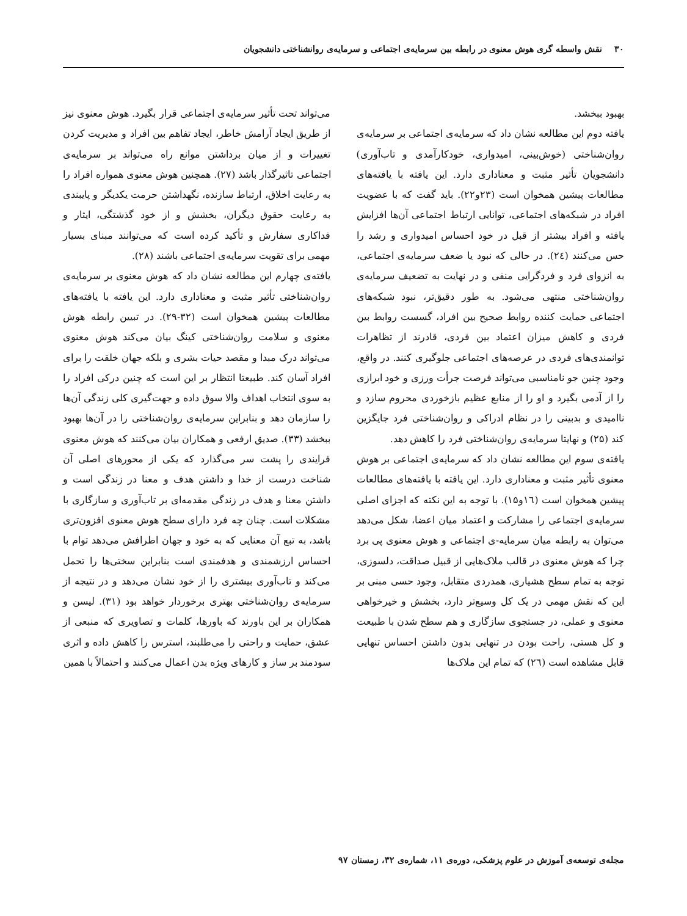۳۰ نقش واسطه گری هوش معنوی در رابطه بین سرمایه‌ی اجتماعی و سرمایه‌ی روانشناختی دانشجویان
بهبود ببخشد.
یافته دوم این مطالعه نشان داد که سرمایه‌ی اجتماعی بر سرمایه‌ی روان‌شناختی (خوش‌بینی، امیدواری، خودکارآمدی و تاب‌آوری) دانشجویان تأثیر مثبت و معناداری دارد. این یافته با یافته‌های مطالعات پیشین همخوان است (۲۳و۲۲). باید گفت که با عضویت افراد در شبکه‌های اجتماعی، توانایی ارتباط اجتماعی آن‌ها افزایش یافته و افراد بیشتر از قبل در خود احساس امیدواری و رشد را حس می‌کنند (۲٤). در حالی که نبود یا ضعف سرمایه‌ی اجتماعی، به انزوای فرد و فردگرایی منفی و در نهایت به تضعیف سرمایه‌ی روان‌شناختی منتهی می‌شود. به طور دقیق‌تر، نبود شبکه‌های اجتماعی حمایت کننده روابط صحیح بین افراد، گسست روابط بین فردی و کاهش میزان اعتماد بین فردی، قادرند از تظاهرات توانمندی‌های فردی در عرصه‌های اجتماعی جلوگیری کنند. در واقع، وجود چنین جو نامناسبی می‌تواند فرصت جرأت ورزی و خود ابرازی را از آدمی بگیرد و او را از منابع عظیم بازخوردی محروم سازد و ناامیدی و بدبینی را در نظام ادراکی و روان‌شناختی فرد جایگزین کند (۲۵) و نهایتا سرمایه‌ی روان‌شناختی فرد را کاهش دهد.
یافته‌ی سوم این مطالعه نشان داد که سرمایه‌ی اجتماعی بر هوش معنوی تأثیر مثبت و معناداری دارد. این یافته با یافته‌های مطالعات پیشین همخوان است (١٦و١۵). با توجه به این نکته که اجزای اصلی سرمایه‌ی اجتماعی را مشارکت و اعتماد میان اعضا، شکل می‌دهد می‌توان به رابطه میان سرمایه-ی اجتماعی و هوش معنوی پی برد چرا که هوش معنوی در قالب ملاک‌هایی از قبیل صداقت، دلسوزی، توجه به تمام سطح هشیاری، همدردی متقابل، وجود حسی مبنی بر این که نقش مهمی در یک کل وسیع‌تر دارد، بخشش و خیرخواهی معنوی و عملی، در جستجوی سازگاری و هم سطح شدن با طبیعت و کل هستی، راحت بودن در تنهایی بدون داشتن احساس تنهایی قابل مشاهده است (٢٦) که تمام این ملاک‌ها
می‌تواند تحت تأثیر سرمایه‌ی اجتماعی قرار بگیرد. هوش معنوی نیز از طریق ایجاد آرامش خاطر، ایجاد تفاهم بین افراد و مدیریت کردن تغییرات و از میان برداشتن موانع راه می‌تواند بر سرمایه‌ی اجتماعی تاثیرگذار باشد (۲۷). همچنین هوش معنوی همواره افراد را به رعایت اخلاق، ارتباط سازنده، نگهداشتن حرمت یکدیگر و پایبندی به رعایت حقوق دیگران، بخشش و از خود گذشتگی، ایثار و فداکاری سفارش و تأکید کرده است که می‌توانند مبنای بسیار مهمی برای تقویت سرمایه‌ی اجتماعی باشند (۲۸).
یافته‌ی چهارم این مطالعه نشان داد که هوش معنوی بر سرمایه‌ی روان‌شناختی تأثیر مثبت و معناداری دارد. این یافته با یافته‌های مطالعات پیشین همخوان است (۳۲-۲۹). در تبیین رابطه هوش معنوی و سلامت روان‌شناختی کینگ بیان می‌کند هوش معنوی می‌تواند درک مبدا و مقصد حیات بشری و بلکه جهان خلقت را برای افراد آسان کند. طبیعتا انتظار بر این است که چنین درکی افراد را به سوی انتخاب اهداف والا سوق داده و جهت‌گیری کلی زندگی آن‌ها را سازمان دهد و بنابراین سرمایه‌ی روان‌شناختی را در آن‌ها بهبود ببخشد (۳۳). صدیق ارفعی و همکاران بیان می‌کنند که هوش معنوی فرایندی را پشت سر می‌گذارد که یکی از محورهای اصلی آن شناخت درست از خدا و داشتن هدف و معنا در زندگی است و داشتن معنا و هدف در زندگی مقدمه‌ای بر تاب‌آوری و سازگاری با مشکلات است. چنان چه فرد دارای سطح هوش معنوی افزون‌تری باشد، به تبع آن معنایی که به خود و جهان اطرافش می‌دهد توام با احساس ارزشمندی و هدفمندی است بنابراین سختی‌ها را تحمل می‌کند و تاب‌آوری بیشتری را از خود نشان می‌دهد و در نتیجه از سرمایه‌ی روان‌شناختی بهتری برخوردار خواهد بود (۳۱). لیسن و همکاران بر این باورند که باورها، کلمات و تصاویری که منبعی از عشق، حمایت و راحتی را می‌طلبند، استرس را کاهش داده و اثری سودمند بر ساز و کارهای ویژه بدن اعمال می‌کنند و احتمالاً با همین
مجله‌ی توسعه‌ی آموزش در علوم پزشکی، دوره‌ی ۱۱، شماره‌ی ۳۲، زمستان ۹۷